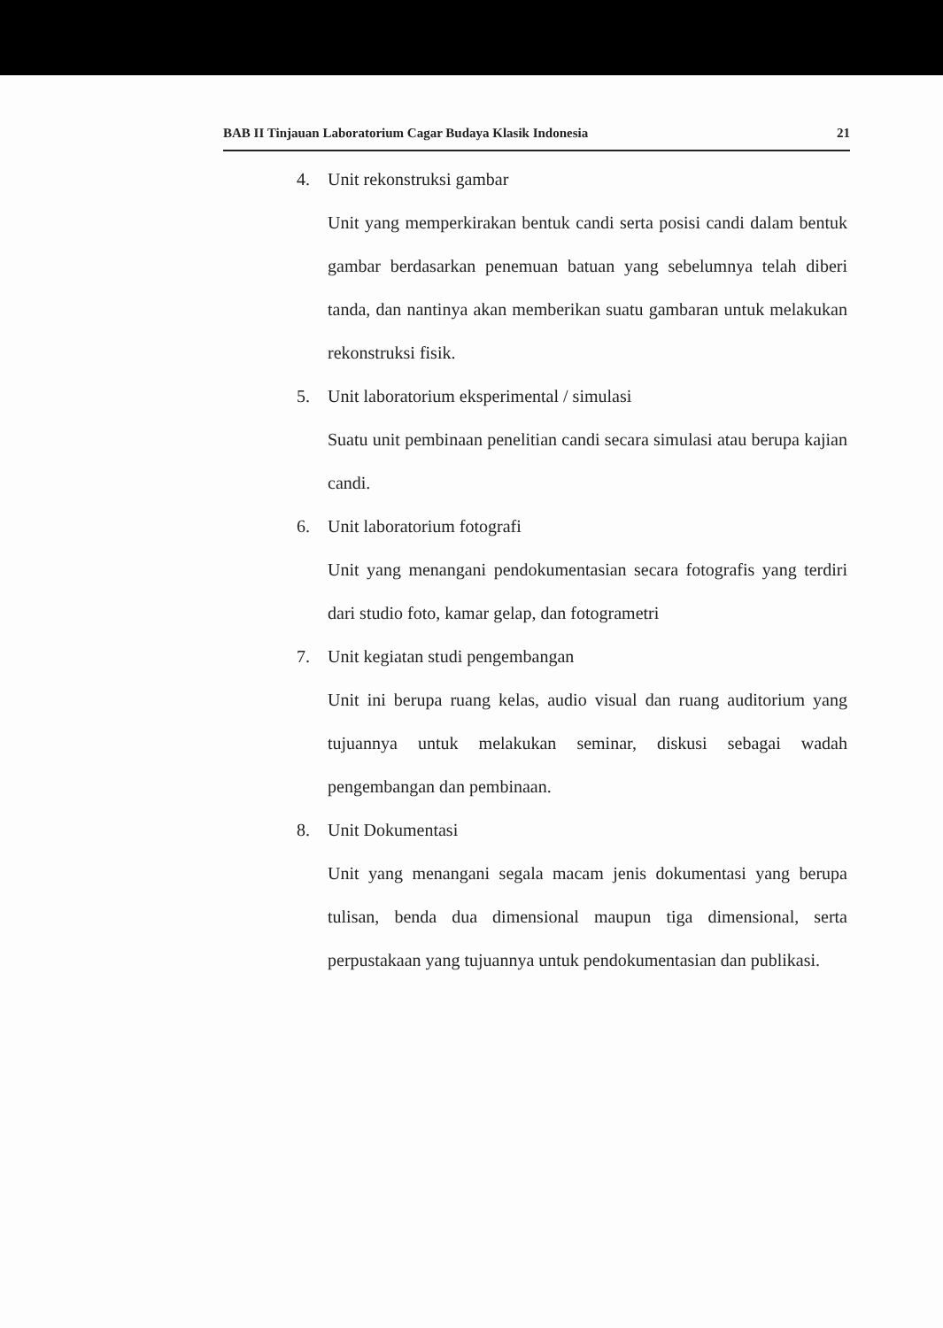BAB II Tinjauan Laboratorium Cagar Budaya Klasik Indonesia 21
4. Unit rekonstruksi gambar
Unit yang memperkirakan bentuk candi serta posisi candi dalam bentuk gambar berdasarkan penemuan batuan yang sebelumnya telah diberi tanda, dan nantinya akan memberikan suatu gambaran untuk melakukan rekonstruksi fisik.
5. Unit laboratorium eksperimental / simulasi
Suatu unit pembinaan penelitian candi secara simulasi atau berupa kajian candi.
6. Unit laboratorium fotografi
Unit yang menangani pendokumentasian secara fotografis yang terdiri dari studio foto, kamar gelap, dan fotogrametri
7. Unit kegiatan studi pengembangan
Unit ini berupa ruang kelas, audio visual dan ruang auditorium yang tujuannya untuk melakukan seminar, diskusi sebagai wadah pengembangan dan pembinaan.
8. Unit Dokumentasi
Unit yang menangani segala macam jenis dokumentasi yang berupa tulisan, benda dua dimensional maupun tiga dimensional, serta perpustakaan yang tujuannya untuk pendokumentasian dan publikasi.